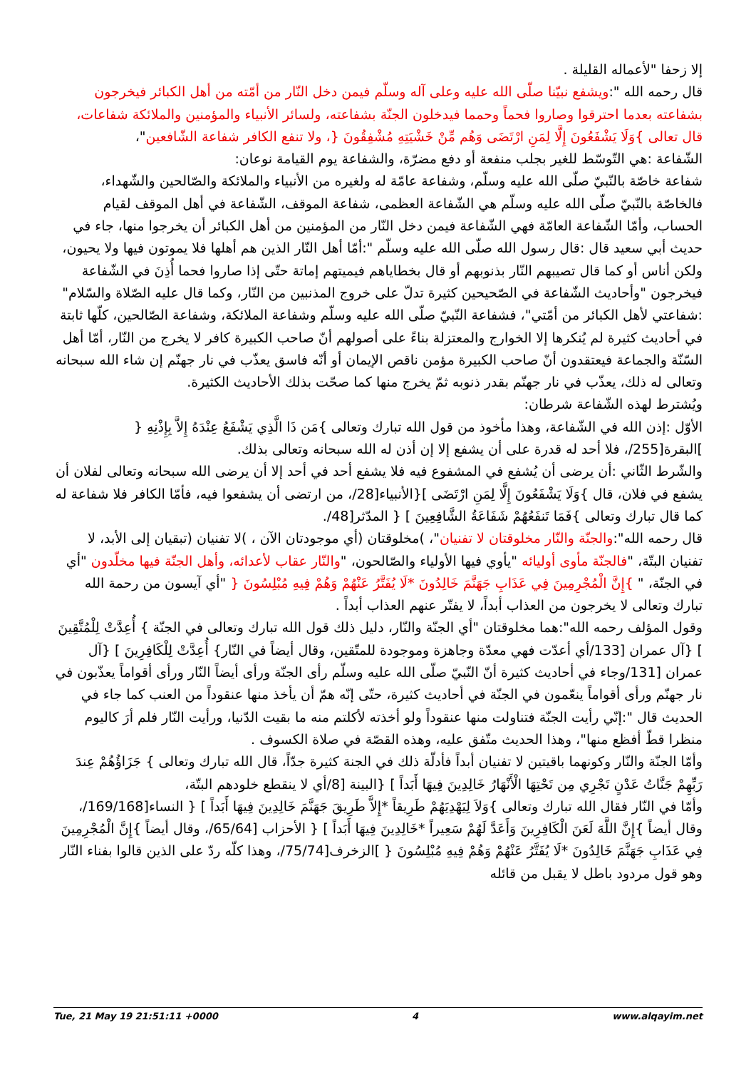إلا زحفا "لأعماله القليلة .
قال رحمه الله ":ويشفع نبيّنا صلّى الله عليه وعلى آله وسلّم فيمن دخل النّار من أمّته من أهل الكبائر فيخرجون بشفاعته بعدما احترقوا وصاروا فحماً وحمما فيدخلون الجنّة بشفاعته، ولسائر الأنبياء والمؤمنين والملائكة شفاعات، قال تعالى }وَلَا يَشْفَعُونَ إِلَّا لِمَنِ ارْتَضَى وَهُم مِّنْ خَشْيَتِهِ مُشْفِقُونَ {، ولا تنفع الكافر شفاعة الشّافعين"،
الشّفاعة :هي التّوسّط للغير بجلب منفعة أو دفع مضرّة، والشفاعة يوم القيامة نوعان:
شفاعة خاصّة بالنّبيّ صلّى الله عليه وسلّم، وشفاعة عامّة له ولغيره من الأنبياء والملائكة والصّالحين والشّهداء، فالخاصّة بالنّبيّ صلّى الله عليه وسلّم هي الشّفاعة العظمى، شفاعة الموقف، الشّفاعة في أهل الموقف لقيام الحساب، وأمّا الشّفاعة العامّة فهي الشّفاعة فيمن دخل النّار من المؤمنين من أهل الكبائر أن يخرجوا منها، جاء في حديث أبي سعيد قال :قال رسول الله صلّى الله عليه وسلّم ":أمّا أهل النّار الذين هم أهلها فلا يموتون فيها ولا يحيون، ولكن أناس أو كما قال تصيبهم النّار بذنوبهم أو قال بخطاياهم فيميتهم إماتة حتّى إذا صاروا فحما أُذِنَ في الشّفاعة فيخرجون "وأحاديث الشّفاعة في الصّحيحين كثيرة تدلّ على خروج المذنبين من النّار، وكما قال عليه الصّلاة والسّلام" :شفاعتي لأهل الكبائر من أمّتي"، فشفاعة النّبيّ صلّى الله عليه وسلّم وشفاعة الملائكة، وشفاعة الصّالحين، كلّها ثابتة في أحاديث كثيرة لم يُنكرها إلا الخوارج والمعتزلة بناءً على أصولهم أنّ صاحب الكبيرة كافر لا يخرج من النّار، أمّا أهل السّنّة والجماعة فيعتقدون أنّ صاحب الكبيرة مؤمن ناقص الإيمان أو أنّه فاسق يعذّب في نار جهنّم إن شاء الله سبحانه وتعالى له ذلك، يعذّب في نار جهنّم بقدر ذنوبه ثمّ يخرج منها كما صحّت بذلك الأحاديث الكثيرة.
ويُشترط لهذه الشّفاعة شرطان:
الأوّل :إذن الله في الشّفاعة، وهذا مأخوذ من قول الله تبارك وتعالى }مَن ذَا الَّذِي يَشْفَعُ عِنْدَهُ إِلاَّ بِإِذْنِهِ { ]البقرة[255/، فلا أحد له قدرة على أن يشفع إلا إن أذن له الله سبحانه وتعالى بذلك.
والشّرط الثّاني :أن يرضى أن يُشفع في المشفوع فيه فلا يشفع أحد في أحد إلا أن يرضى الله سبحانه وتعالى لفلان أن يشفع في فلان، قال }وَلَا يَشْفَعُونَ إِلَّا لِمَنِ ارْتَضَى ]{الأنبياء[28/، من ارتضى أن يشفعوا فيه، فأمّا الكافر فلا شفاعة له كما قال تبارك وتعالى }فَمَا تَنفَعُهُمْ شَفَاعَةُ الشَّافِعِينَ ] { المدّثر[48/.
قال رحمه الله":والجنّة والنّار مخلوقتان لا تفنيان"، )مخلوقتان (أي موجودتان الآن ، )لا تفنيان (تبقيان إلى الأبد، لا تفنيان البتّة، "فالجنّة مأوى أوليائه "يأوي فيها الأولياء والصّالحون، "والنّار عقاب لأعدائه، وأهل الجنّة فيها مخلّدون "أي في الجنّة، " }إِنَّ الْمُجْرِمِينَ فِي عَذَابِ جَهَنَّمَ خَالِدُونَ *لَا يُفَتَّرُ عَنْهُمْ وَهُمْ فِيهِ مُبْلِسُونَ { "أي آيسون من رحمة الله تبارك وتعالى لا يخرجون من العذاب أبداً، لا يفتّر عنهم العذاب أبداً .
وقول المؤلف رحمه الله":هما مخلوقتان "أي الجنّة والنّار، دليل ذلك قول الله تبارك وتعالى في الجنّة } أُعِدَّتْ لِلْمُتَّقِينَ ] {آل عمران [133/أي أعدّت فهي معدّة وجاهزة وموجودة للمتّقين، وقال أيضاً في النّار} أُعِدَّتْ لِلْكَافِرِينَ ] {آل عمران [131/وجاء في أحاديث كثيرة أنّ النّبيّ صلّى الله عليه وسلّم رأى الجنّة ورأى أيضاً النّار ورأى أقواماً يعذّبون في نار جهنّم ورأى أقواماً ينعّمون في الجنّة في أحاديث كثيرة، حتّى إنّه همّ أن يأخذ منها عنقوداً من العنب كما جاء في الحديث قال ":إنّي رأيت الجنّة فتناولت منها عنقوداً ولو أخذته لأكلتم منه ما بقيت الدّنيا، ورأيت النّار فلم أرَ كاليوم منظرا قطّ أفظع منها"، وهذا الحديث متّفق عليه، وهذه القصّة في صلاة الكسوف .
وأمّا الجنّة والنّار وكونهما باقيتين لا تفنيان أبداً فأدلّة ذلك في الجنة كثيرة جدّاً، قال الله تبارك وتعالى } جَزَاؤُهُمْ عِندَ رَبِّهِمْ جَنَّاتُ عَدْنٍ تَجْرِي مِن تَحْتِهَا الْأَنْهَارُ خَالِدِينَ فِيهَا أَبَداً ] {البينة [8/أي لا ينقطع خلودهم البتّة،
وأمّا في النّار فقال الله تبارك وتعالى }وَلاَ لِيَهْدِيَهُمْ طَرِيقاً *إِلاَّ طَرِيقَ جَهَنَّمَ خَالِدِينَ فِيهَا أَبَداً ] { النساء[169/168/، وقال أيضاً }إِنَّ اللَّهَ لَعَنَ الْكَافِرِينَ وَأَعَدَّ لَهُمْ سَعِيراً *خَالِدِينَ فِيهَا أَبَداً ] { الأحزاب [65/64/، وقال أيضاً }إِنَّ الْمُجْرِمِينَ فِي عَذَابِ جَهَنَّمَ خَالِدُونَ *لَا يُفَتَّرُ عَنْهُمْ وَهُمْ فِيهِ مُبْلِسُونَ { ]الزخرف[75/74/، وهذا كلّه ردّ على الذين قالوا بفناء النّار وهو قول مردود باطل لا يقبل من قائله
Tue, 21 May 19 21:51:11 +0000 4 www.alqayim.net